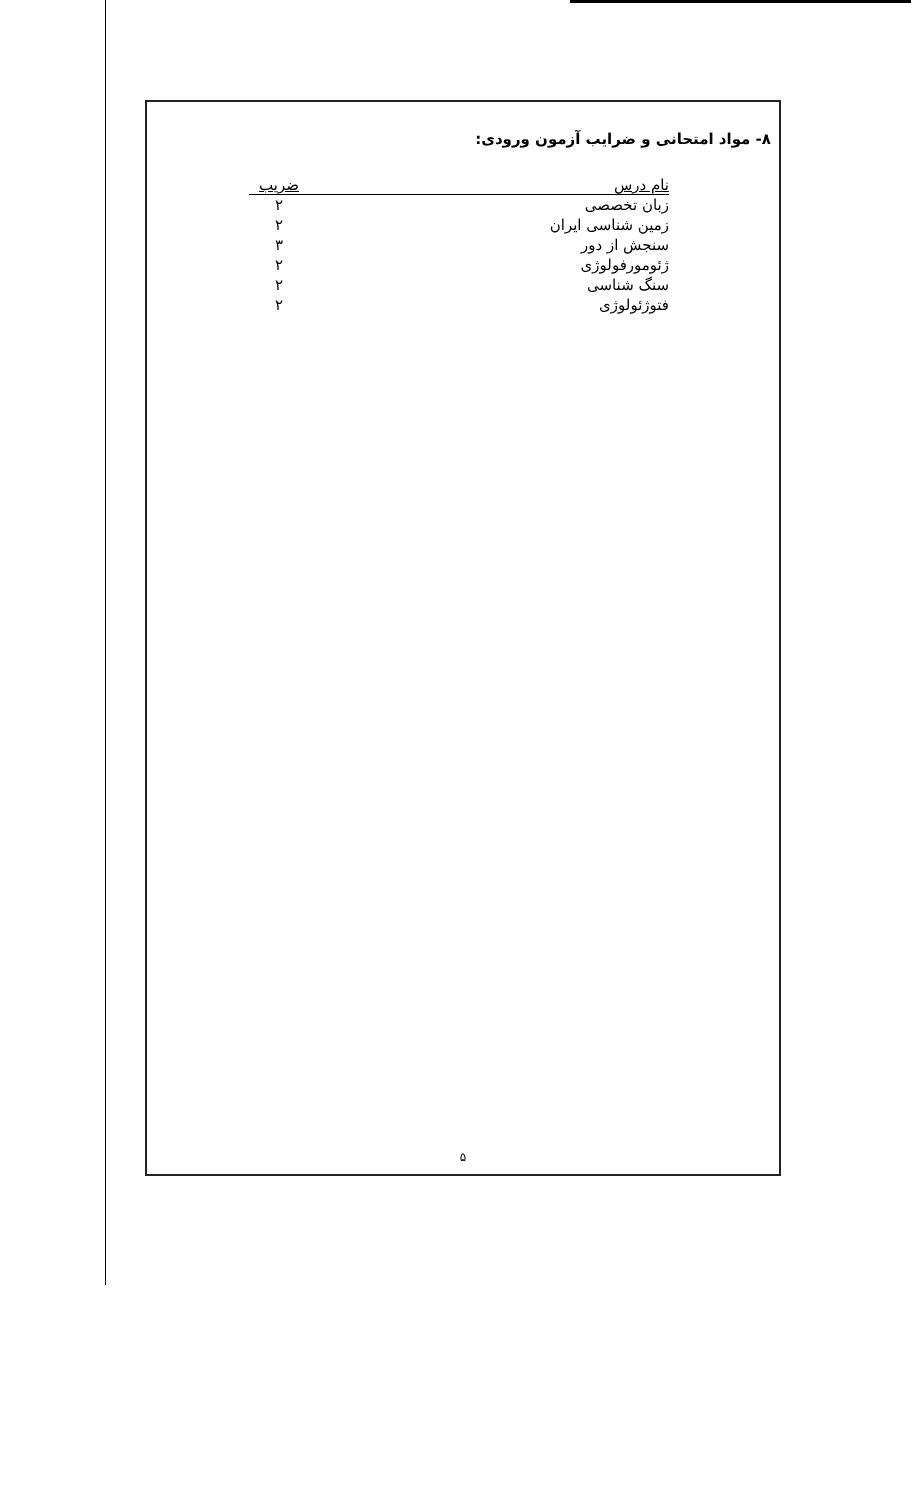۸- مواد امتحانی و ضرایب آزمون ورودی:
| نام درس | ضریب |
| --- | --- |
| زبان تخصصی | ۲ |
| زمین شناسی ایران | ۲ |
| سنجش از دور | ۳ |
| ژئومورفولوژی | ۲ |
| سنگ شناسی | ۲ |
| فتوژئولوژی | ۲ |
۵